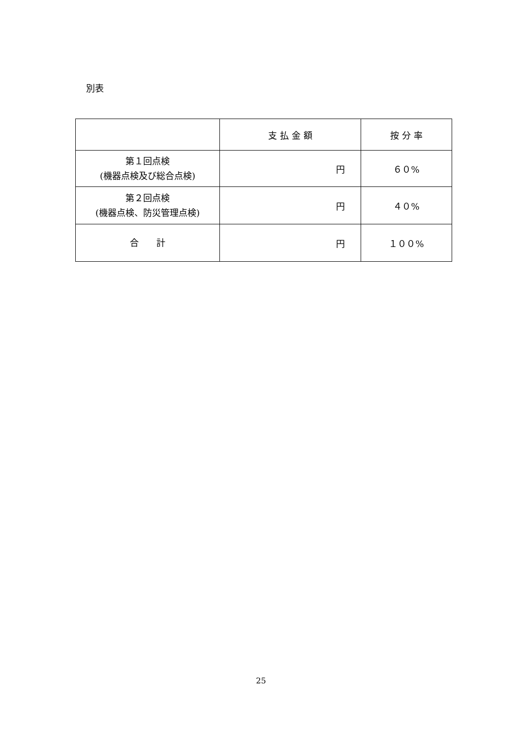別表
| | 支 払 金 額 | 按 分 率 |
| --- | --- | --- |
| 第１回点検 (機器点検及び総合点検) | 円 | ６０% |
| 第２回点検 (機器点検、防災管理点検) | 円 | ４０% |
| 合 計 | 円 | １００% |
25